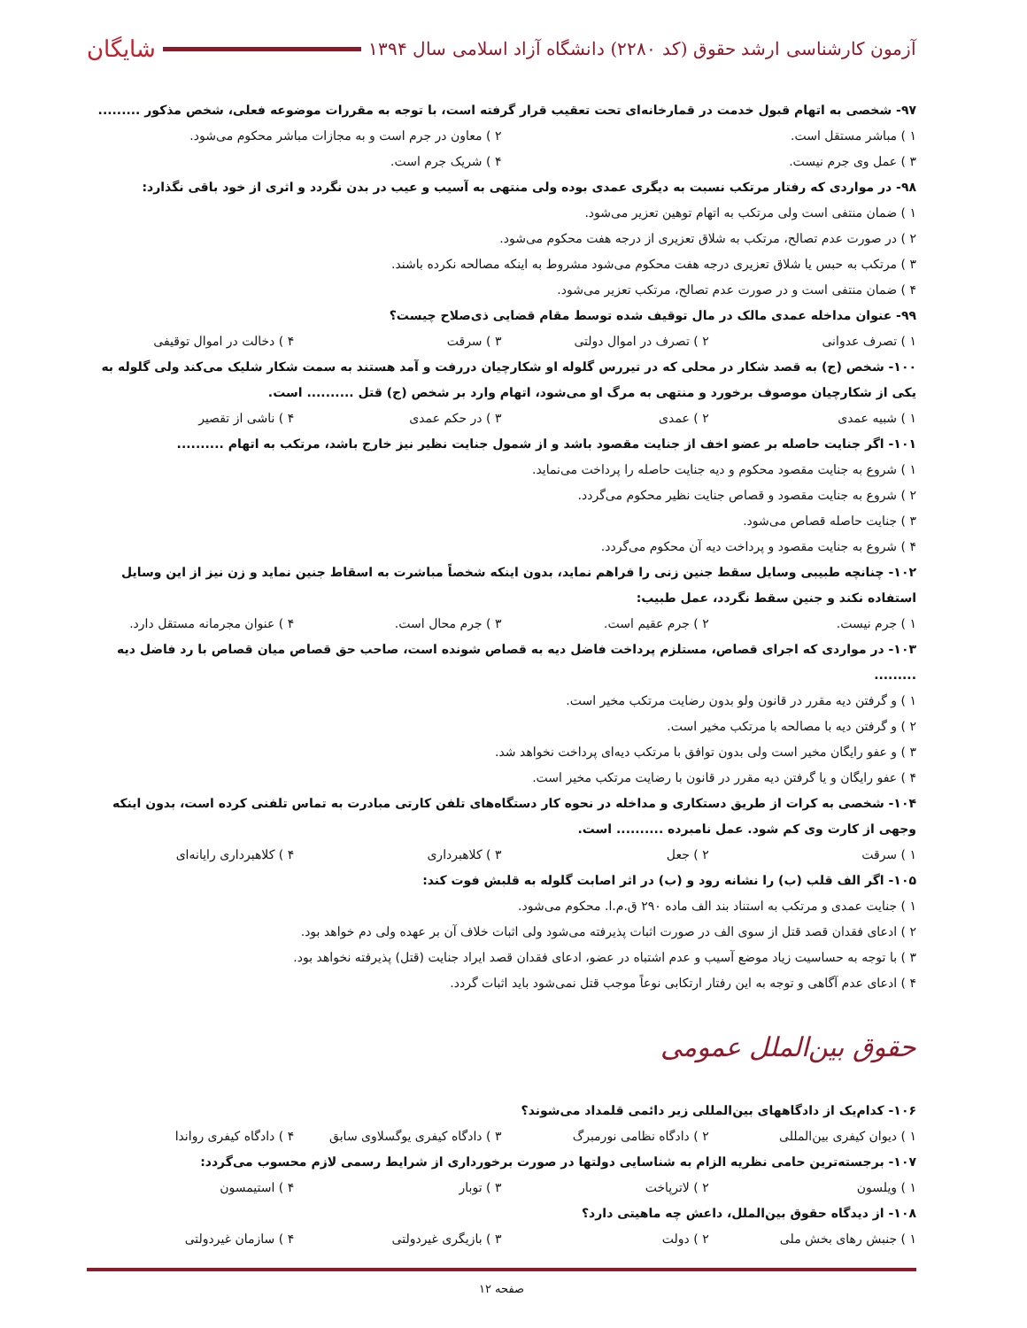آزمون کارشناسی ارشد حقوق (کد ۲۲۸۰) دانشگاه آزاد اسلامی سال ۱۳۹۴ شایگان
۹۷- شخصی به اتهام قبول خدمت در قمارخانه‌ای تحت تعقیب قرار گرفته است، با توجه به مقررات موضوعه فعلی، شخص مذکور .........
۱ ) مباشر مستقل است. ۲ ) معاون در جرم است و به مجازات مباشر محکوم می‌شود.
۳ ) عمل وی جرم نیست. ۴ ) شریک جرم است.
۹۸- در مواردی که رفتار مرتکب نسبت به دیگری عمدی بوده ولی منتهی به آسیب و عیب در بدن نگردد و اثری از خود باقی نگذارد:
۱ ) ضمان منتفی است ولی مرتکب به اتهام توهین تعزیر می‌شود.
۲ ) در صورت عدم تصالح، مرتکب به شلاق تعزیری از درجه هفت محکوم می‌شود.
۳ ) مرتکب به حبس یا شلاق تعزیری درجه هفت محکوم می‌شود مشروط به اینکه مصالحه نکرده باشند.
۴ ) ضمان منتفی است و در صورت عدم تصالح، مرتکب تعزیر می‌شود.
۹۹- عنوان مداخله عمدی مالک در مال توقیف شده توسط مقام قضایی ذی‌صلاح چیست؟
۱ ) تصرف عدوانی ۲ ) تصرف در اموال دولتی ۳ ) سرقت ۴ ) دخالت در اموال توقیفی
۱۰۰- شخص (ج) به قصد شکار در محلی که در تیررس گلوله او شکارچیان دررفت و آمد هستند به سمت شکار شلیک می‌کند ولی گلوله به یکی از شکارچیان موصوف برخورد و منتهی به مرگ او می‌شود، اتهام وارد بر شخص (ج) قتل .......... است.
۱ ) شبیه عمدی ۲ ) عمدی ۳ ) در حکم عمدی ۴ ) ناشی از تقصیر
۱۰۱- اگر جنایت حاصله بر عضو اخف از جنایت مقصود باشد و از شمول جنایت نظیر نیز خارج باشد، مرتکب به اتهام ..........
۱ ) شروع به جنایت مقصود محکوم و دیه جنایت حاصله را پرداخت می‌نماید.
۲ ) شروع به جنایت مقصود و قصاص جنایت نظیر محکوم می‌گردد.
۳ ) جنایت حاصله قصاص می‌شود.
۴ ) شروع به جنایت مقصود و پرداخت دیه آن محکوم می‌گردد.
۱۰۲- چنانچه طبیبی وسایل سقط جنین زنی را فراهم نماید، بدون اینکه شخصاً مباشرت به اسقاط جنین نماید و زن نیز از این وسایل استفاده نکند و جنین سقط نگردد، عمل طبیب:
۱ ) جرم نیست. ۲ ) جرم عقیم است. ۳ ) جرم محال است. ۴ ) عنوان مجرمانه مستقل دارد.
۱۰۳- در مواردی که اجرای قصاص، مستلزم پرداخت فاضل دیه به قصاص شونده است، صاحب حق قصاص میان قصاص با رد فاضل دیه .........
۱ ) و گرفتن دیه مقرر در قانون ولو بدون رضایت مرتکب مخیر است.
۲ ) و گرفتن دیه با مصالحه با مرتکب مخیر است.
۳ ) و عفو رایگان مخیر است ولی بدون توافق با مرتکب دیه‌ای پرداخت نخواهد شد.
۴ ) عفو رایگان و یا گرفتن دیه مقرر در قانون با رضایت مرتکب مخیر است.
۱۰۴- شخصی به کرات از طریق دستکاری و مداخله در نحوه کار دستگاه‌های تلفن کارتی مبادرت به تماس تلفنی کرده است، بدون اینکه وجهی از کارت وی کم شود. عمل نامبرده .......... است.
۱ ) سرقت ۲ ) جعل ۳ ) کلاهبرداری ۴ ) کلاهبرداری رایانه‌ای
۱۰۵- اگر الف قلب (ب) را نشانه رود و (ب) در اثر اصابت گلوله به قلبش فوت کند:
۱ ) جنایت عمدی و مرتکب به استناد بند الف ماده ۲۹۰ ق.م.ا. محکوم می‌شود.
۲ ) ادعای فقدان قصد قتل از سوی الف در صورت اثبات پذیرفته می‌شود ولی اثبات خلاف آن بر عهده ولی دم خواهد بود.
۳ ) با توجه به حساسیت زیاد موضع آسیب و عدم اشتباه در عضو، ادعای فقدان قصد ایراد جنایت (قتل) پذیرفته نخواهد بود.
۴ ) ادعای عدم آگاهی و توجه به این رفتار ارتکابی نوعاً موجب قتل نمی‌شود باید اثبات گردد.
حقوق بین‌الملل عمومی
۱۰۶- کدام‌یک از دادگاههای بین‌المللی زیر دائمی قلمداد می‌شوند؟
۱ ) دیوان کیفری بین‌المللی ۲ ) دادگاه نظامی نورمبرگ ۳ ) دادگاه کیفری یوگسلاوی سابق ۴ ) دادگاه کیفری رواندا
۱۰۷- برجسته‌ترین حامی نظریه الزام به شناسایی دولتها در صورت برخورداری از شرایط رسمی لازم محسوب می‌گردد:
۱ ) ویلسون ۲ ) لاترپاخت ۳ ) توبار ۴ ) استیمسون
۱۰۸- از دیدگاه حقوق بین‌الملل، داعش چه ماهیتی دارد؟
۱ ) جنبش رهای بخش ملی ۲ ) دولت ۳ ) بازیگری غیردولتی ۴ ) سازمان غیردولتی
صفحه ۱۲